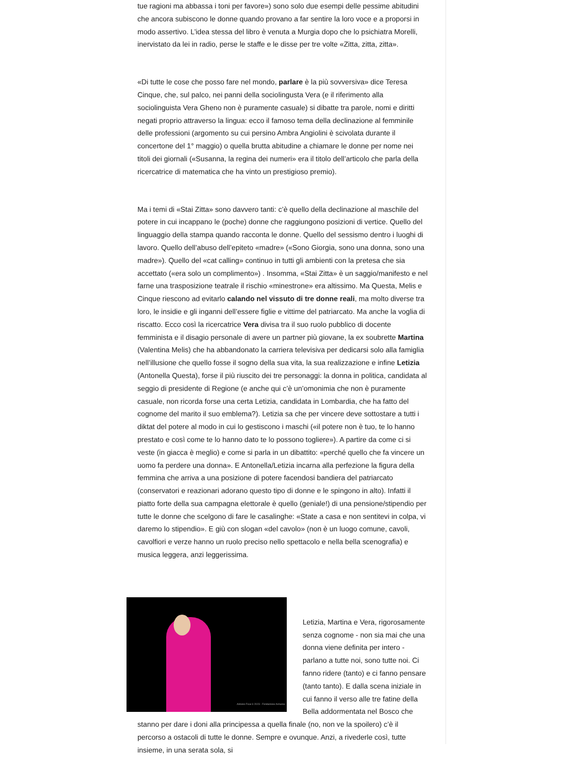tue ragioni ma abbassa i toni per favore») sono solo due esempi delle pessime abitudini che ancora subiscono le donne quando provano a far sentire la loro voce e a proporsi in modo assertivo. L’idea stessa del libro è venuta a Murgia dopo che lo psichiatra Morelli, inervistato da lei in radio, perse le staffe e le disse per tre volte «Zitta, zitta, zitta».
«Di tutte le cose che posso fare nel mondo, parlare è la più sovversiva» dice Teresa Cinque, che, sul palco, nei panni della sociolingusta Vera (e il riferimento alla sociolinguista Vera Gheno non è puramente casuale) si dibatte tra parole, nomi e diritti negati proprio attraverso la lingua: ecco il famoso tema della declinazione al femminile delle professioni (argomento su cui persino Ambra Angiolini è scivolata durante il concertone del 1° maggio) o quella brutta abitudine a chiamare le donne per nome nei titoli dei giornali («Susanna, la regina dei numeri» era il titolo dell’articolo che parla della ricercatrice di matematica che ha vinto un prestigioso premio).
Ma i temi di «Stai Zitta» sono davvero tanti: c’è quello della declinazione al maschile del potere in cui incappano le (poche) donne che raggiungono posizioni di vertice. Quello del linguaggio della stampa quando racconta le donne. Quello del sessismo dentro i luoghi di lavoro. Quello dell’abuso dell’epiteto «madre» («Sono Giorgia, sono una donna, sono una madre»). Quello del «cat calling» continuo in tutti gli ambienti con la pretesa che sia accettato («era solo un complimento») . Insomma, «Stai Zitta» è un saggio/manifesto e nel farne una trasposizione teatrale il rischio «minestrone» era altissimo. Ma Questa, Melis e Cinque riescono ad evitarlo calando nel vissuto di tre donne reali, ma molto diverse tra loro, le insidie e gli inganni dell’essere figlie e vittime del patriarcato. Ma anche la voglia di riscatto. Ecco così la ricercatrice Vera divisa tra il suo ruolo pubblico di docente femminista e il disagio personale di avere un partner più giovane, la ex soubrette Martina (Valentina Melis) che ha abbandonato la carriera televisiva per dedicarsi solo alla famiglia nell’illusione che quello fosse il sogno della sua vita, la sua realizzazione e infine Letizia (Antonella Questa), forse il più riuscito dei tre personaggi: la donna in politica, candidata al seggio di presidente di Regione (e anche qui c’è un’omonimia che non è puramente casuale, non ricorda forse una certa Letizia, candidata in Lombardia, che ha fatto del cognome del marito il suo emblema?). Letizia sa che per vincere deve sottostare a tutti i diktat del potere al modo in cui lo gestiscono i maschi («il potere non è tuo, te lo hanno prestato e così come te lo hanno dato te lo possono togliere»). A partire da come ci si veste (in giacca è meglio) e come si parla in un dibattito: «perché quello che fa vincere un uomo fa perdere una donna». E Antonella/Letizia incarna alla perfezione la figura della femmina che arriva a una posizione di potere facendosi bandiera del patriarcato (conservatori e reazionari adorano questo tipo di donne e le spingono in alto). Infatti il piatto forte della sua campagna elettorale è quello (geniale!) di una pensione/stipendio per tutte le donne che scelgono di fare le casalinghe: «State a casa e non sentitevi in colpa, vi daremo lo stipendio». E giù con slogan «del cavolo» (non è un luogo comune, cavoli, cavolfiori e verze hanno un ruolo preciso nello spettacolo e nella bella scenografia) e musica leggera, anzi leggerissima.
Antonio Ficai © 2023 - Fondazione Armunia
Letizia, Martina e Vera, rigorosamente senza cognome - non sia mai che una donna viene definita per intero - parlano a tutte noi, sono tutte noi. Ci fanno ridere (tanto) e ci fanno pensare (tanto tanto). E dalla scena iniziale in cui fanno il verso alle tre fatine della Bella addormentata nel Bosco che stanno per dare i doni alla principessa a quella finale (no, non ve la spoilero) c’è il percorso a ostacoli di tutte le donne. Sempre e ovunque. Anzi, a rivederle così, tutte insieme, in una serata sola, si